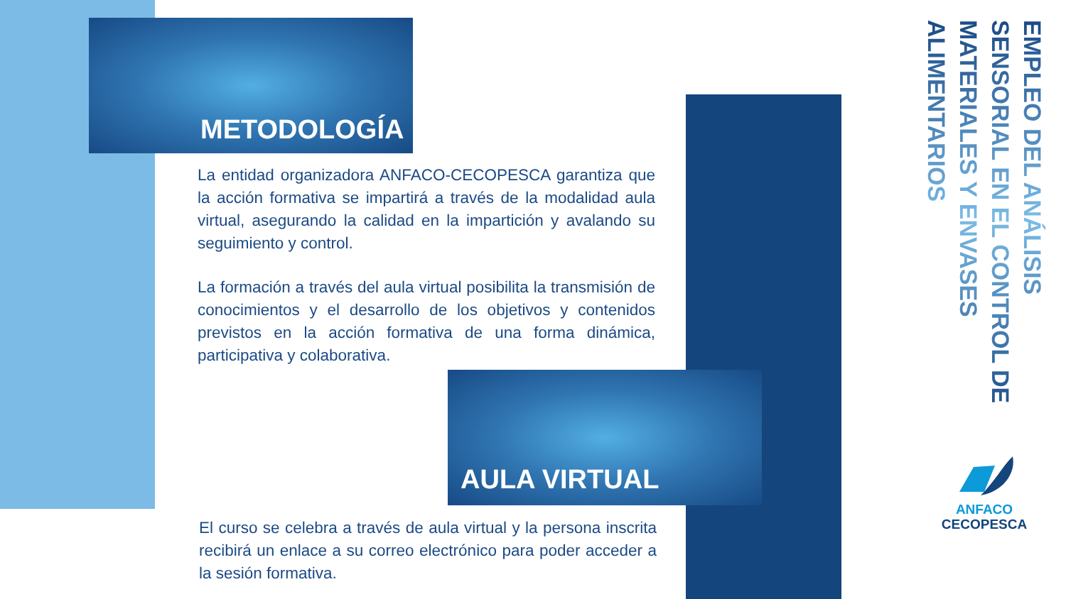METODOLOGÍA
La entidad organizadora ANFACO-CECOPESCA garantiza que la acción formativa se impartirá a través de la modalidad aula virtual, asegurando la calidad en la impartición y avalando su seguimiento y control.
La formación a través del aula virtual posibilita la transmisión de conocimientos y el desarrollo de los objetivos y contenidos previstos en la acción formativa de una forma dinámica, participativa y colaborativa.
AULA VIRTUAL
El curso se celebra a través de aula virtual y la persona inscrita recibirá un enlace a su correo electrónico para poder acceder a la sesión formativa.
EMPLEO DEL ANÁLISIS SENSORIAL EN EL CONTROL DE MATERIALES Y ENVASES ALIMENTARIOS
ANFACO
CECOPESCA